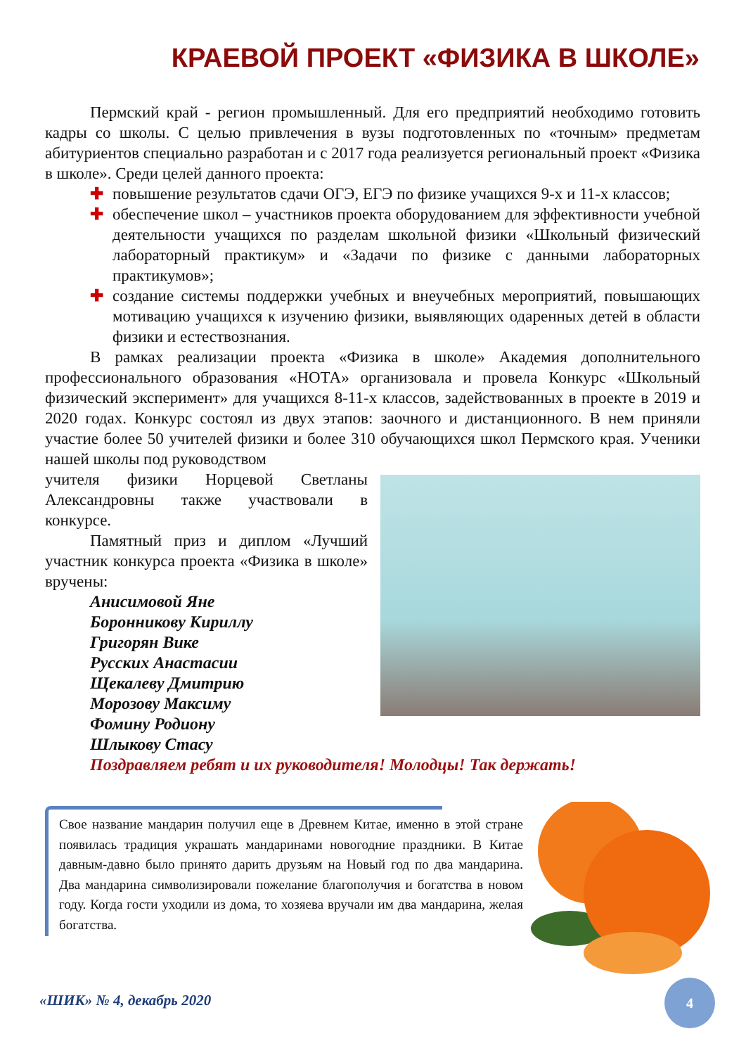КРАЕВОЙ ПРОЕКТ «ФИЗИКА В ШКОЛЕ»
Пермский край - регион промышленный. Для его предприятий необходимо готовить кадры со школы. С целью привлечения в вузы подготовленных по «точным» предметам абитуриентов специально разработан и с 2017 года реализуется региональный проект «Физика в школе». Среди целей данного проекта:
✚ повышение результатов сдачи ОГЭ, ЕГЭ по физике учащихся 9-х и 11-х классов;
✚ обеспечение школ – участников проекта оборудованием для эффективности учебной деятельности учащихся по разделам школьной физики «Школьный физический лабораторный практикум» и «Задачи по физике с данными лабораторных практикумов»;
✚ создание системы поддержки учебных и внеучебных мероприятий, повышающих мотивацию учащихся к изучению физики, выявляющих одаренных детей в области физики и естествознания.
В рамках реализации проекта «Физика в школе» Академия дополнительного профессионального образования «НОТА» организовала и провела Конкурс «Школьный физический эксперимент» для учащихся 8-11-х классов, задействованных в проекте в 2019 и 2020 годах. Конкурс состоял из двух этапов: заочного и дистанционного. В нем приняли участие более 50 учителей физики и более 310 обучающихся школ Пермского края. Ученики нашей школы под руководством
учителя физики Норцевой Светланы Александровны также участвовали в конкурсе.
Памятный приз и диплом «Лучший участник конкурса проекта «Физика в школе» вручены:
Анисимовой Яне
Боронникову Кириллу
Григорян Вике
Русских Анастасии
Щекалеву Дмитрию
Морозову Максиму
Фомину Родиону
Шлыкову Стасу
Поздравляем ребят и их руководителя! Молодцы! Так держать!
Свое название мандарин получил еще в Древнем Китае, именно в этой стране появилась традиция украшать мандаринами новогодние праздники. В Китае давным-давно было принято дарить друзьям на Новый год по два мандарина. Два мандарина символизировали пожелание благополучия и богатства в новом году. Когда гости уходили из дома, то хозяева вручали им два мандарина, желая богатства.
«ШИК» № 4, декабрь 2020
4